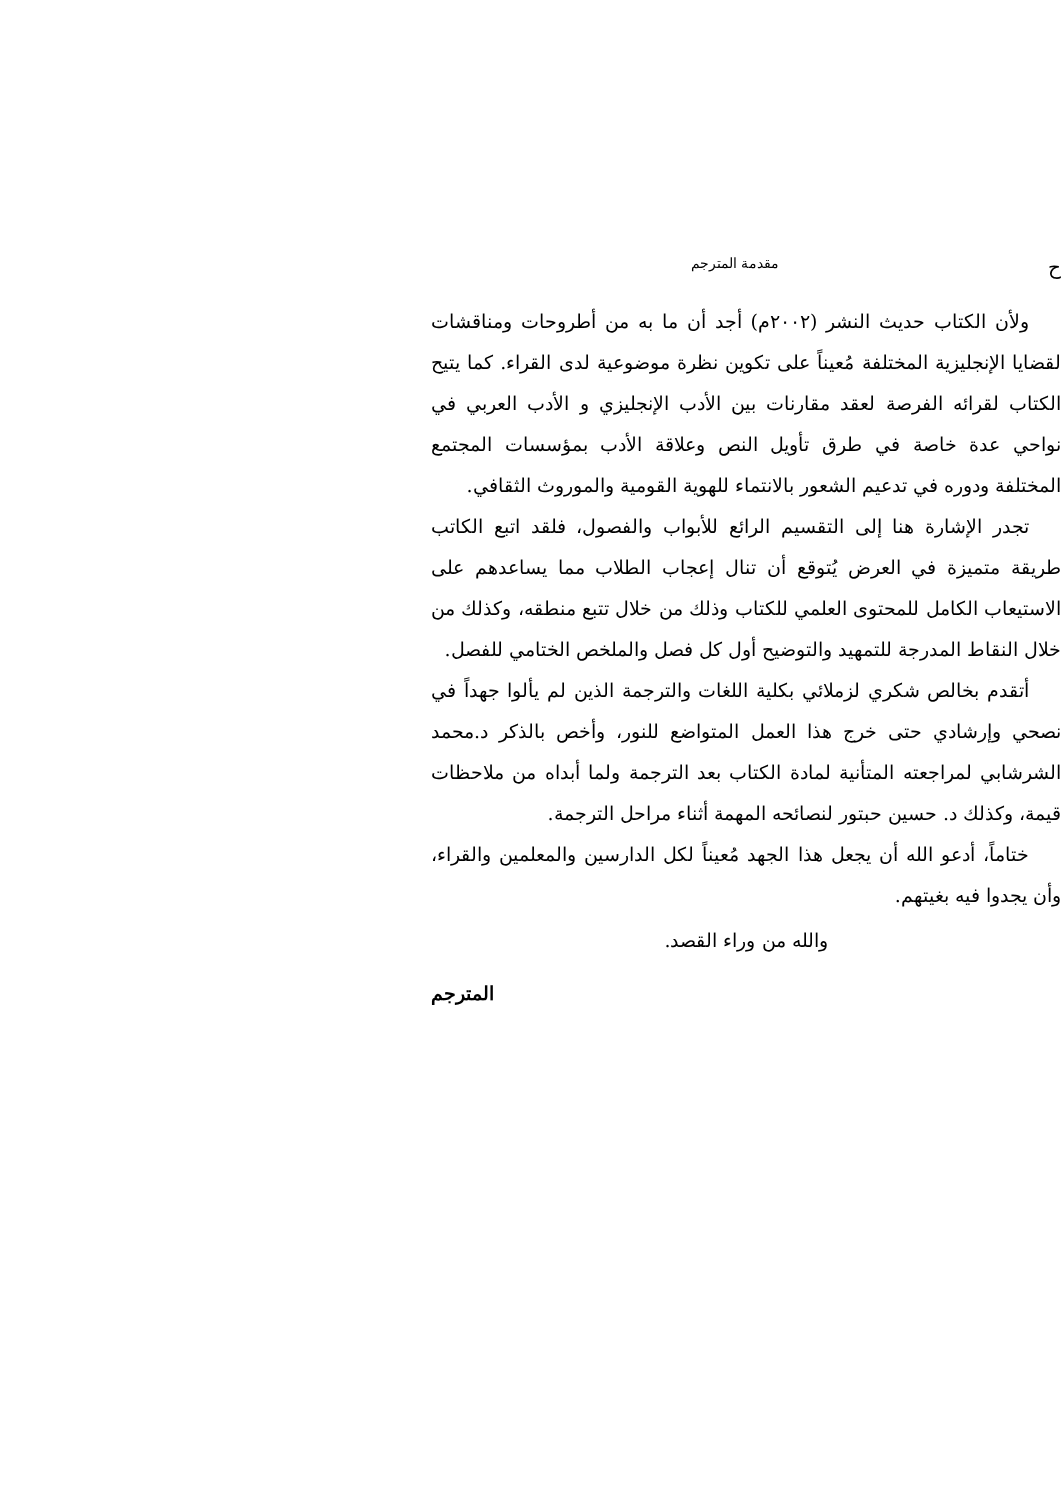حمقدمة المترجم
ولأن الكتاب حديث النشر (٢٠٠٢م) أجد أن ما به من أطروحات ومناقشات لقضايا الإنجليزية المختلفة مُعيناً على تكوين نظرة موضوعية لدى القراء. كما يتيح الكتاب لقرائه الفرصة لعقد مقارنات بين الأدب الإنجليزي و الأدب العربي في نواحي عدة خاصة في طرق تأويل النص وعلاقة الأدب بمؤسسات المجتمع المختلفة ودوره في تدعيم الشعور بالانتماء للهوية القومية والموروث الثقافي.
تجدر الإشارة هنا إلى التقسيم الرائع للأبواب والفصول، فلقد اتبع الكاتب طريقة متميزة في العرض يُتوقع أن تنال إعجاب الطلاب مما يساعدهم على الاستيعاب الكامل للمحتوى العلمي للكتاب وذلك من خلال تتبع منطقه، وكذلك من خلال النقاط المدرجة للتمهيد والتوضيح أول كل فصل والملخص الختامي للفصل.
أتقدم بخالص شكري لزملائي بكلية اللغات والترجمة الذين لم يألوا جهداً في نصحي وإرشادي حتى خرج هذا العمل المتواضع للنور، وأخص بالذكر د.محمد الشرشابي لمراجعته المتأنية لمادة الكتاب بعد الترجمة ولما أبداه من ملاحظات قيمة، وكذلك د. حسين حبتور لنصائحه المهمة أثناء مراحل الترجمة.
ختاماً، أدعو الله أن يجعل هذا الجهد مُعيناً لكل الدارسين والمعلمين والقراء، وأن يجدوا فيه بغيتهم.
والله من وراء القصد.
المترجم